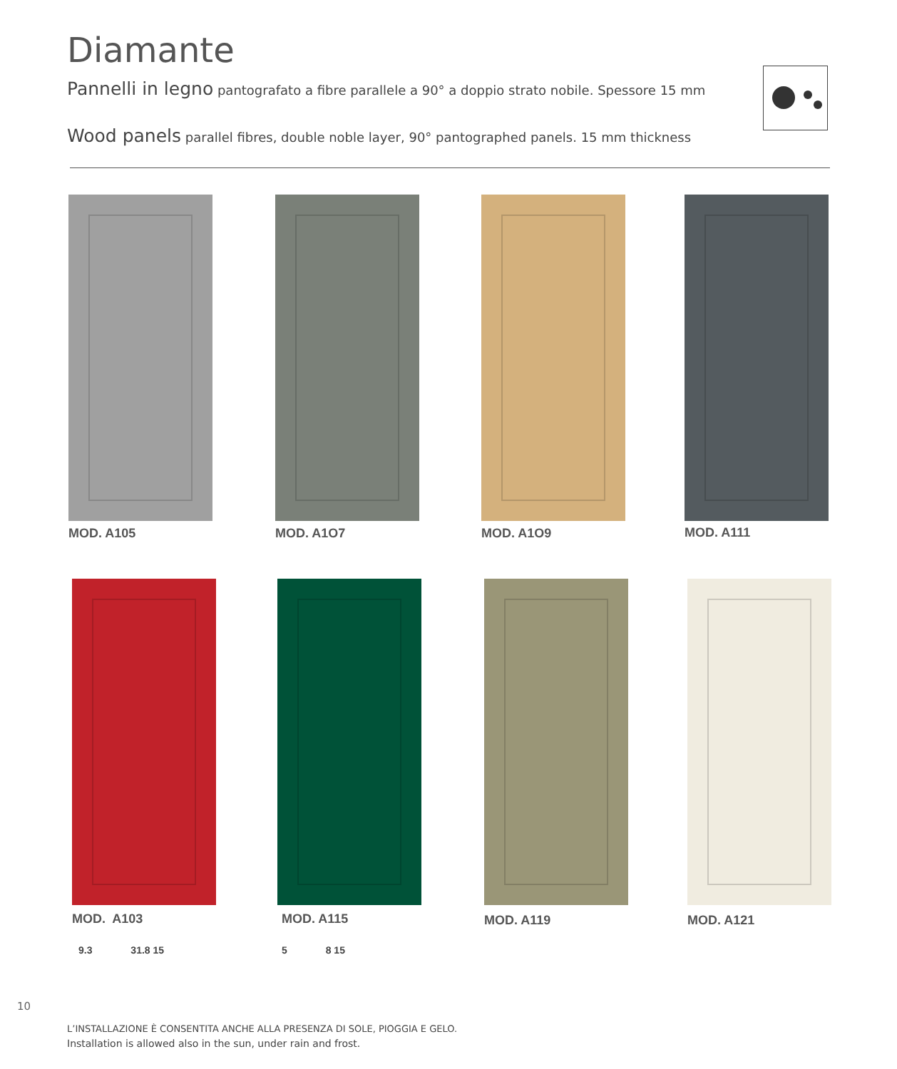Diamante
Pannelli in legno pantografato a fibre parallele a 90° a doppio strato nobile. Spessore 15 mm
Wood panels parallel fibres, double noble layer, 90° pantographed panels. 15 mm thickness
MOD. A105 MOD. A1O7 MOD. A1O9 MOD. A111
MOD. A103 MOD. A115 MOD. A119 MOD. A121
9.3 31.8 15 5 8 15
10
L’INSTALLAZIONE È CONSENTITA ANCHE ALLA PRESENZA DI SOLE, PIOGGIA E GELO.
Installation is allowed also in the sun, under rain and frost.